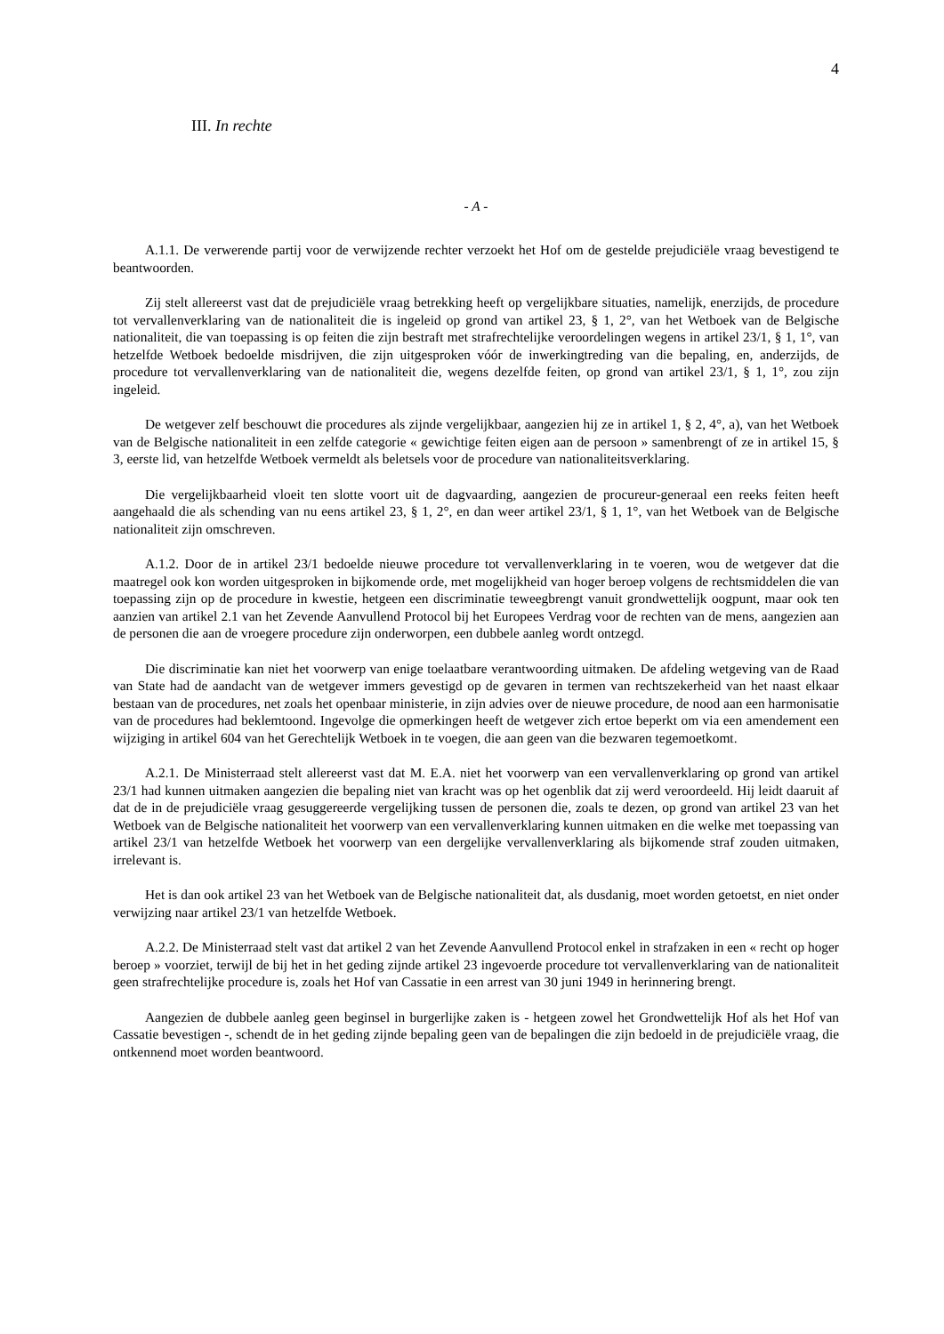4
III. In rechte
- A -
A.1.1. De verwerende partij voor de verwijzende rechter verzoekt het Hof om de gestelde prejudiciële vraag bevestigend te beantwoorden.
Zij stelt allereerst vast dat de prejudiciële vraag betrekking heeft op vergelijkbare situaties, namelijk, enerzijds, de procedure tot vervallenverklaring van de nationaliteit die is ingeleid op grond van artikel 23, § 1, 2°, van het Wetboek van de Belgische nationaliteit, die van toepassing is op feiten die zijn bestraft met strafrechtelijke veroordelingen wegens in artikel 23/1, § 1, 1°, van hetzelfde Wetboek bedoelde misdrijven, die zijn uitgesproken vóór de inwerkingtreding van die bepaling, en, anderzijds, de procedure tot vervallenverklaring van de nationaliteit die, wegens dezelfde feiten, op grond van artikel 23/1, § 1, 1°, zou zijn ingeleid.
De wetgever zelf beschouwt die procedures als zijnde vergelijkbaar, aangezien hij ze in artikel 1, § 2, 4°, a), van het Wetboek van de Belgische nationaliteit in een zelfde categorie « gewichtige feiten eigen aan de persoon » samenbrengt of ze in artikel 15, § 3, eerste lid, van hetzelfde Wetboek vermeldt als beletsels voor de procedure van nationaliteitsverklaring.
Die vergelijkbaarheid vloeit ten slotte voort uit de dagvaarding, aangezien de procureur-generaal een reeks feiten heeft aangehaald die als schending van nu eens artikel 23, § 1, 2°, en dan weer artikel 23/1, § 1, 1°, van het Wetboek van de Belgische nationaliteit zijn omschreven.
A.1.2. Door de in artikel 23/1 bedoelde nieuwe procedure tot vervallenverklaring in te voeren, wou de wetgever dat die maatregel ook kon worden uitgesproken in bijkomende orde, met mogelijkheid van hoger beroep volgens de rechtsmiddelen die van toepassing zijn op de procedure in kwestie, hetgeen een discriminatie teweegbrengt vanuit grondwettelijk oogpunt, maar ook ten aanzien van artikel 2.1 van het Zevende Aanvullend Protocol bij het Europees Verdrag voor de rechten van de mens, aangezien aan de personen die aan de vroegere procedure zijn onderworpen, een dubbele aanleg wordt ontzegd.
Die discriminatie kan niet het voorwerp van enige toelaatbare verantwoording uitmaken. De afdeling wetgeving van de Raad van State had de aandacht van de wetgever immers gevestigd op de gevaren in termen van rechtszekerheid van het naast elkaar bestaan van de procedures, net zoals het openbaar ministerie, in zijn advies over de nieuwe procedure, de nood aan een harmonisatie van de procedures had beklemtoond. Ingevolge die opmerkingen heeft de wetgever zich ertoe beperkt om via een amendement een wijziging in artikel 604 van het Gerechtelijk Wetboek in te voegen, die aan geen van die bezwaren tegemoetkomt.
A.2.1. De Ministerraad stelt allereerst vast dat M. E.A. niet het voorwerp van een vervallenverklaring op grond van artikel 23/1 had kunnen uitmaken aangezien die bepaling niet van kracht was op het ogenblik dat zij werd veroordeeld. Hij leidt daaruit af dat de in de prejudiciële vraag gesuggereerde vergelijking tussen de personen die, zoals te dezen, op grond van artikel 23 van het Wetboek van de Belgische nationaliteit het voorwerp van een vervallenverklaring kunnen uitmaken en die welke met toepassing van artikel 23/1 van hetzelfde Wetboek het voorwerp van een dergelijke vervallenverklaring als bijkomende straf zouden uitmaken, irrelevant is.
Het is dan ook artikel 23 van het Wetboek van de Belgische nationaliteit dat, als dusdanig, moet worden getoetst, en niet onder verwijzing naar artikel 23/1 van hetzelfde Wetboek.
A.2.2. De Ministerraad stelt vast dat artikel 2 van het Zevende Aanvullend Protocol enkel in strafzaken in een « recht op hoger beroep » voorziet, terwijl de bij het in het geding zijnde artikel 23 ingevoerde procedure tot vervallenverklaring van de nationaliteit geen strafrechtelijke procedure is, zoals het Hof van Cassatie in een arrest van 30 juni 1949 in herinnering brengt.
Aangezien de dubbele aanleg geen beginsel in burgerlijke zaken is - hetgeen zowel het Grondwettelijk Hof als het Hof van Cassatie bevestigen -, schendt de in het geding zijnde bepaling geen van de bepalingen die zijn bedoeld in de prejudiciële vraag, die ontkennend moet worden beantwoord.